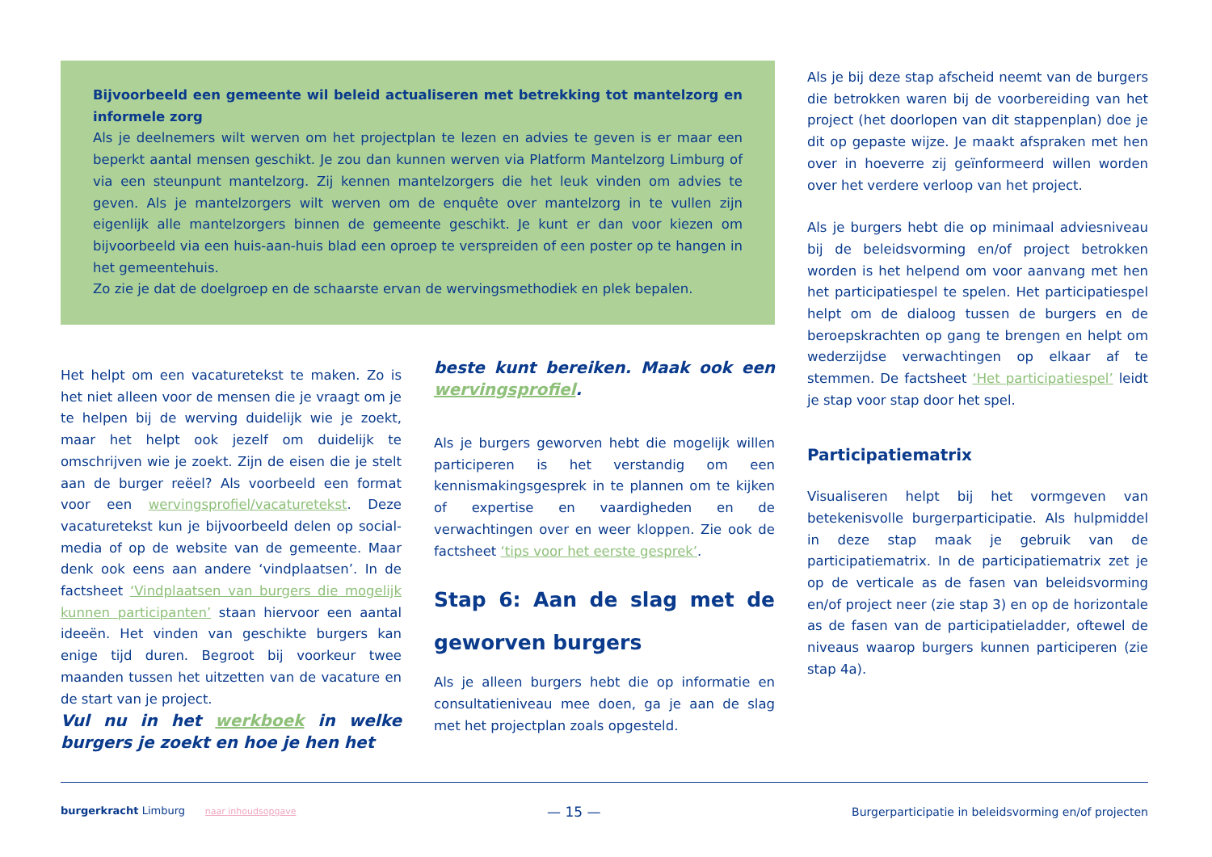Bijvoorbeeld een gemeente wil beleid actualiseren met betrekking tot mantelzorg en informele zorg
Als je deelnemers wilt werven om het projectplan te lezen en advies te geven is er maar een beperkt aantal mensen geschikt. Je zou dan kunnen werven via Platform Mantelzorg Limburg of via een steunpunt mantelzorg. Zij kennen mantelzorgers die het leuk vinden om advies te geven. Als je mantelzorgers wilt werven om de enquête over mantelzorg in te vullen zijn eigenlijk alle mantelzorgers binnen de gemeente geschikt. Je kunt er dan voor kiezen om bijvoorbeeld via een huis-aan-huis blad een oproep te verspreiden of een poster op te hangen in het gemeentehuis.
Zo zie je dat de doelgroep en de schaarste ervan de wervingsmethodiek en plek bepalen.
Het helpt om een vacaturetekst te maken. Zo is het niet alleen voor de mensen die je vraagt om je te helpen bij de werving duidelijk wie je zoekt, maar het helpt ook jezelf om duidelijk te omschrijven wie je zoekt. Zijn de eisen die je stelt aan de burger reëel? Als voorbeeld een format voor een wervingsprofiel/vacaturetekst. Deze vacaturetekst kun je bijvoorbeeld delen op social-media of op de website van de gemeente. Maar denk ook eens aan andere ‘vindplaatsen’. In de factsheet ‘Vindplaatsen van burgers die mogelijk kunnen participanten’ staan hiervoor een aantal ideeën. Het vinden van geschikte burgers kan enige tijd duren. Begroot bij voorkeur twee maanden tussen het uitzetten van de vacature en de start van je project.
Vul nu in het werkboek in welke burgers je zoekt en hoe je hen het
beste kunt bereiken. Maak ook een wervingsprofiel.
Als je burgers geworven hebt die mogelijk willen participeren is het verstandig om een kennismakingsgesprek in te plannen om te kijken of expertise en vaardigheden en de verwachtingen over en weer kloppen. Zie ook de factsheet ‘tips voor het eerste gesprek’.
Stap 6: Aan de slag met de geworven burgers
Als je alleen burgers hebt die op informatie en consultatieniveau mee doen, ga je aan de slag met het projectplan zoals opgesteld.
Als je bij deze stap afscheid neemt van de burgers die betrokken waren bij de voorbereiding van het project (het doorlopen van dit stappenplan) doe je dit op gepaste wijze. Je maakt afspraken met hen over in hoeverre zij geïnformeerd willen worden over het verdere verloop van het project.
Als je burgers hebt die op minimaal adviesniveau bij de beleidsvorming en/of project betrokken worden is het helpend om voor aanvang met hen het participatiespel te spelen. Het participatiespel helpt om de dialoog tussen de burgers en de beroepskrachten op gang te brengen en helpt om wederzijdse verwachtingen op elkaar af te stemmen. De factsheet ‘Het participatiespel’ leidt je stap voor stap door het spel.
Participatiematrix
Visualiseren helpt bij het vormgeven van betekenisvolle burgerparticipatie. Als hulpmiddel in deze stap maak je gebruik van de participatiematrix. In de participatiematrix zet je op de verticale as de fasen van beleidsvorming en/of project neer (zie stap 3) en op de horizontale as de fasen van de participatieladder, oftewel de niveaus waarop burgers kunnen participeren (zie stap 4a).
burgerkracht Limburg naar inhoudsopgave
— 15 —
Burgerparticipatie in beleidsvorming en/of projecten